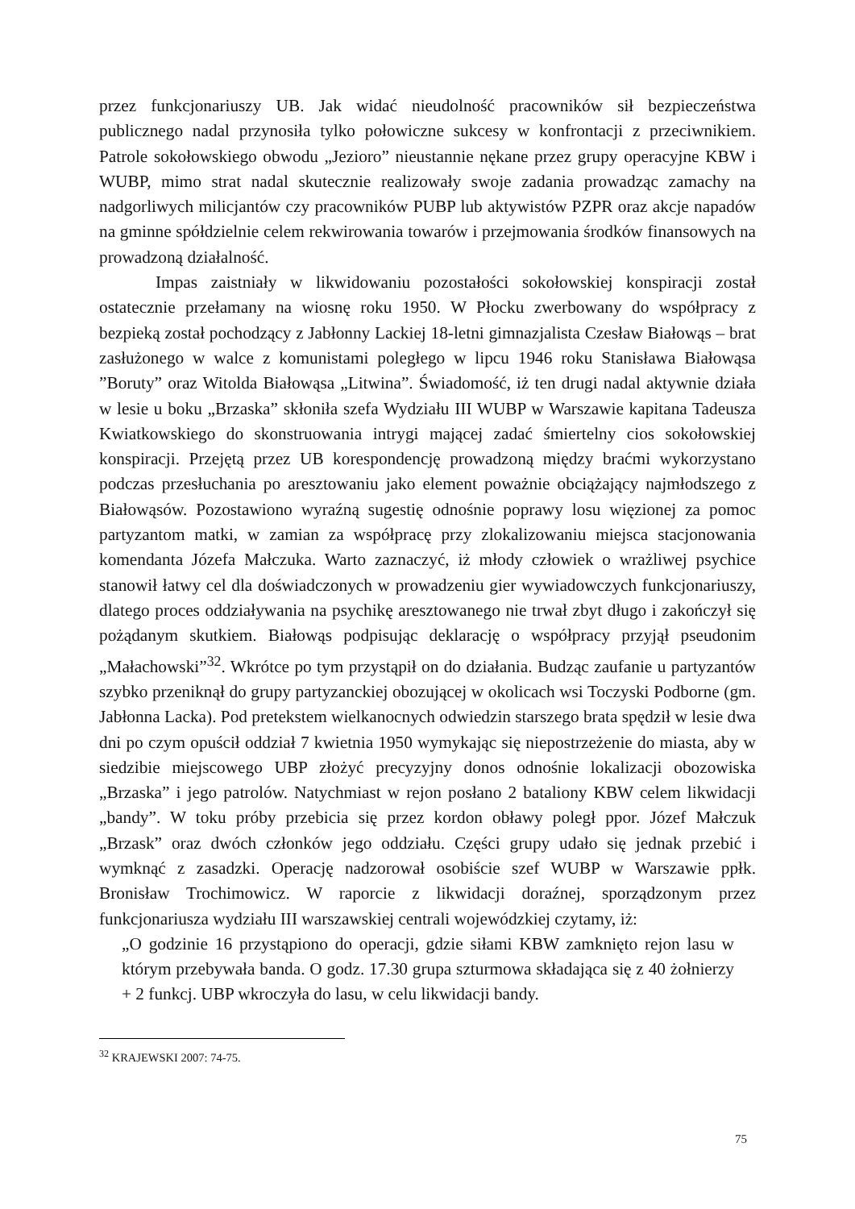przez funkcjonariuszy UB. Jak widać nieudolność pracowników sił bezpieczeństwa publicznego nadal przynosiła tylko połowiczne sukcesy w konfrontacji z przeciwnikiem. Patrole sokołowskiego obwodu „Jezioro” nieustannie nękane przez grupy operacyjne KBW i WUBP, mimo strat nadal skutecznie realizowały swoje zadania prowadząc zamachy na nadgorliwych milicjantów czy pracowników PUBP lub aktywistów PZPR oraz akcje napadów na gminne spółdzielnie celem rekwirowania towarów i przejmowania środków finansowych na prowadzoną działalność.
Impas zaistniały w likwidowaniu pozostałości sokołowskiej konspiracji został ostatecznie przełamany na wiosnę roku 1950. W Płocku zwerbowany do współpracy z bezpieką został pochodzący z Jabłonny Lackiej 18-letni gimnazjalista Czesław Białowąs – brat zasłużonego w walce z komunistami poległego w lipcu 1946 roku Stanisława Białowąsa ”Boruty” oraz Witolda Białowąsa „Litwina”. Świadomość, iż ten drugi nadal aktywnie działa w lesie u boku „Brzaska” skłoniła szefa Wydziału III WUBP w Warszawie kapitana Tadeusza Kwiatkowskiego do skonstruowania intrygi mającej zadać śmiertelny cios sokołowskiej konspiracji. Przejętą przez UB korespondencję prowadzoną między braćmi wykorzystano podczas przesłuchania po aresztowaniu jako element poważnie obciążający najmłodszego z Białowąsów. Pozostawiono wyraźną sugestię odnośnie poprawy losu więzionej za pomoc partyzantom matki, w zamian za współpracę przy zlokalizowaniu miejsca stacjonowania komendanta Józefa Małczuka. Warto zaznaczyć, iż młody człowiek o wrażliwej psychice stanowił łatwy cel dla doświadczonych w prowadzeniu gier wywiadowczych funkcjonariuszy, dlatego proces oddziaływania na psychikę aresztowanego nie trwał zbyt długo i zakończył się pożądanym skutkiem. Białowąs podpisując deklarację o współpracy przyjął pseudonim „Małachowski”<sup>32</sup>. Wkrótce po tym przystąpił on do działania. Budząc zaufanie u partyzantów szybko przeniknął do grupy partyzanckiej obozującej w okolicach wsi Toczyski Podborne (gm. Jabłonna Lacka). Pod pretekstem wielkanocnych odwiedzin starszego brata spędził w lesie dwa dni po czym opuścił oddział 7 kwietnia 1950 wymykając się niepostrzeżenie do miasta, aby w siedzibie miejscowego UBP złożyć precyzyjny donos odnośnie lokalizacji obozowiska „Brzaska” i jego patrolów. Natychmiast w rejon posłano 2 bataliony KBW celem likwidacji „bandy”. W toku próby przebicia się przez kordon obławy poległ ppor. Józef Małczuk „Brzask” oraz dwóch członków jego oddziału. Części grupy udało się jednak przebić i wymknąć z zasadzki. Operację nadzorował osobiście szef WUBP w Warszawie ppłk. Bronisław Trochimowicz. W raporcie z likwidacji doraźnej, sporządzonym przez funkcjonariusza wydziału III warszawskiej centrali wojewódzkiej czytamy, iż:
„O godzinie 16 przystąpiono do operacji, gdzie siłami KBW zamknięto rejon lasu w którym przebywała banda. O godz. 17.30 grupa szturmowa składająca się z 40 żołnierzy + 2 funkcj. UBP wkroczyła do lasu, w celu likwidacji bandy.
<sup>32</sup> KRAJEWSKI 2007: 74-75.
75